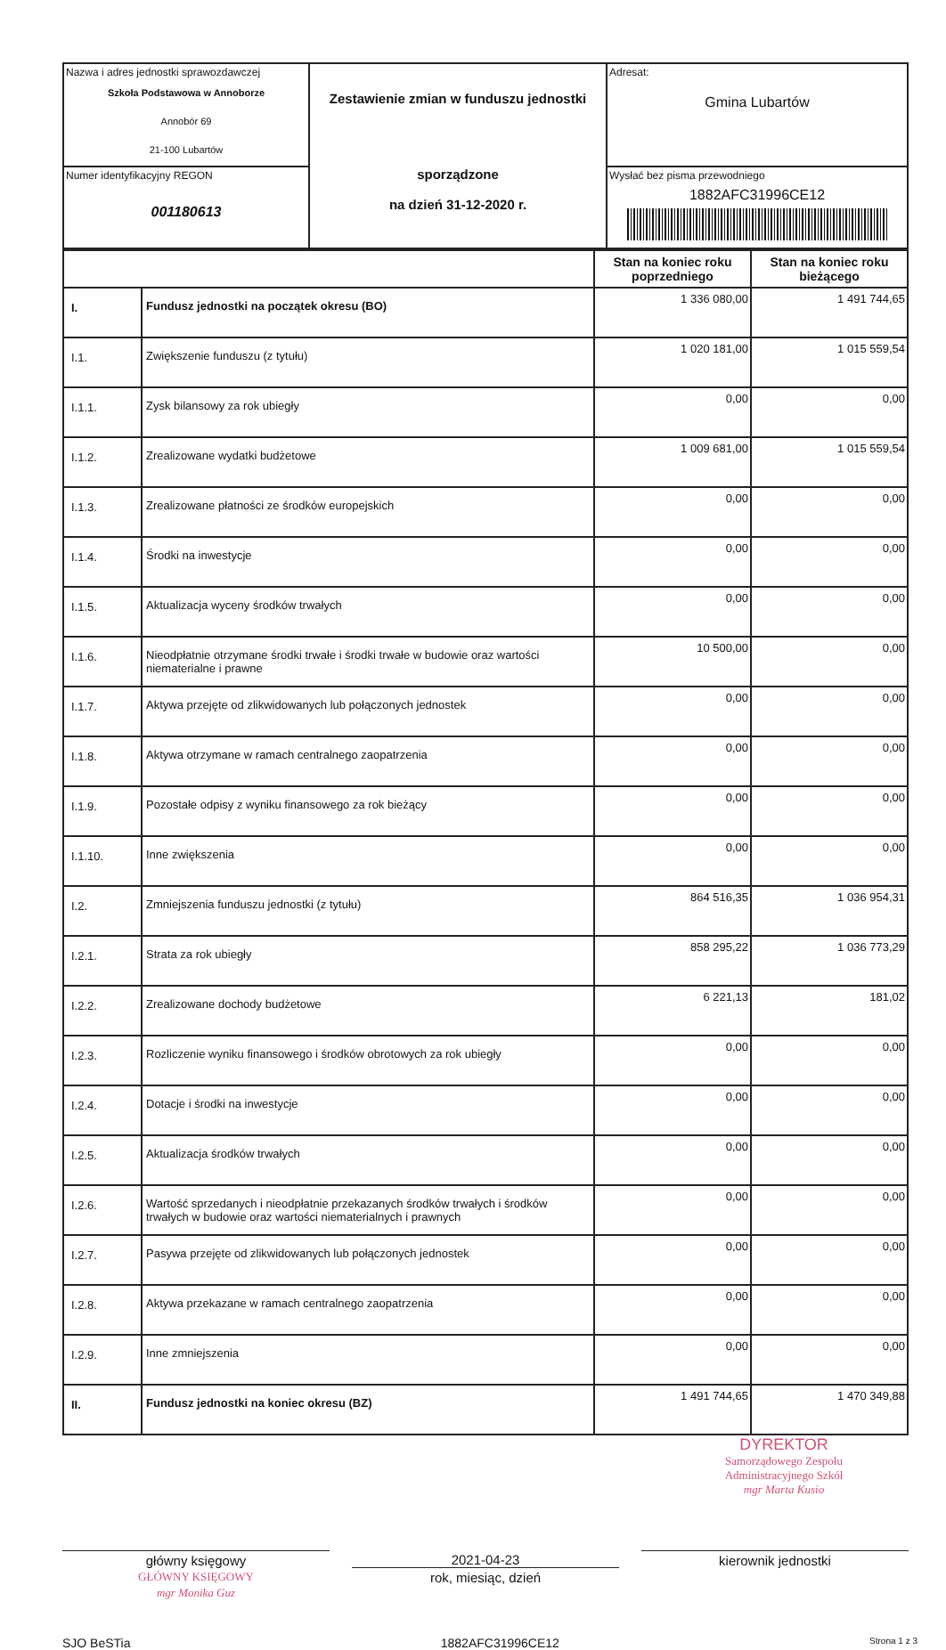| Nazwa i adres jednostki sprawozdawczej Szkoła Podstawowa w Annoborze Annobór 69 21-100 Lubartów | Zestawienie zmian w funduszu jednostki sporządzone na dzień 31-12-2020 r. | Adresat: Gmina Lubartów |
| Numer identyfikacyjny REGON 001180613 | | Wysłać bez pisma przewodniego 1882AFC31996CE12 |
| | | Stan na koniec roku poprzedniego | Stan na koniec roku bieżącego |
| --- | --- | --- | --- |
| I. | Fundusz jednostki na początek okresu (BO) | 1 336 080,00 | 1 491 744,65 |
| I.1. | Zwiększenie funduszu (z tytułu) | 1 020 181,00 | 1 015 559,54 |
| I.1.1. | Zysk bilansowy za rok ubiegły | 0,00 | 0,00 |
| I.1.2. | Zrealizowane wydatki budżetowe | 1 009 681,00 | 1 015 559,54 |
| I.1.3. | Zrealizowane płatności ze środków europejskich | 0,00 | 0,00 |
| I.1.4. | Środki na inwestycje | 0,00 | 0,00 |
| I.1.5. | Aktualizacja wyceny środków trwałych | 0,00 | 0,00 |
| I.1.6. | Nieodpłatnie otrzymane środki trwałe i środki trwałe w budowie oraz wartości niematerialne i prawne | 10 500,00 | 0,00 |
| I.1.7. | Aktywa przejęte od zlikwidowanych lub połączonych jednostek | 0,00 | 0,00 |
| I.1.8. | Aktywa otrzymane w ramach centralnego zaopatrzenia | 0,00 | 0,00 |
| I.1.9. | Pozostałe odpisy z wyniku finansowego za rok bieżący | 0,00 | 0,00 |
| I.1.10. | Inne zwiększenia | 0,00 | 0,00 |
| I.2. | Zmniejszenia funduszu jednostki (z tytułu) | 864 516,35 | 1 036 954,31 |
| I.2.1. | Strata za rok ubiegły | 858 295,22 | 1 036 773,29 |
| I.2.2. | Zrealizowane dochody budżetowe | 6 221,13 | 181,02 |
| I.2.3. | Rozliczenie wyniku finansowego i środków obrotowych za rok ubiegły | 0,00 | 0,00 |
| I.2.4. | Dotacje i środki na inwestycje | 0,00 | 0,00 |
| I.2.5. | Aktualizacja środków trwałych | 0,00 | 0,00 |
| I.2.6. | Wartość sprzedanych i nieodpłatnie przekazanych środków trwałych i środków trwałych w budowie oraz wartości niematerialnych i prawnych | 0,00 | 0,00 |
| I.2.7. | Pasywa przejęte od zlikwidowanych lub połączonych jednostek | 0,00 | 0,00 |
| I.2.8. | Aktywa przekazane w ramach centralnego zaopatrzenia | 0,00 | 0,00 |
| I.2.9. | Inne zmniejszenia | 0,00 | 0,00 |
| II. | Fundusz jednostki na koniec okresu (BZ) | 1 491 744,65 | 1 470 349,88 |
DYREKTOR
Samorządowego Zespołu Administracyjnego Szkół
mgr Marta Kusio
główny księgowy
GŁÓWNY KSIĘGOWY
mgr Monika Guz
2021-04-23
rok, miesiąc, dzień
kierownik jednostki
SJO BeSTia 1882AFC31996CE12 Strona 1 z 3